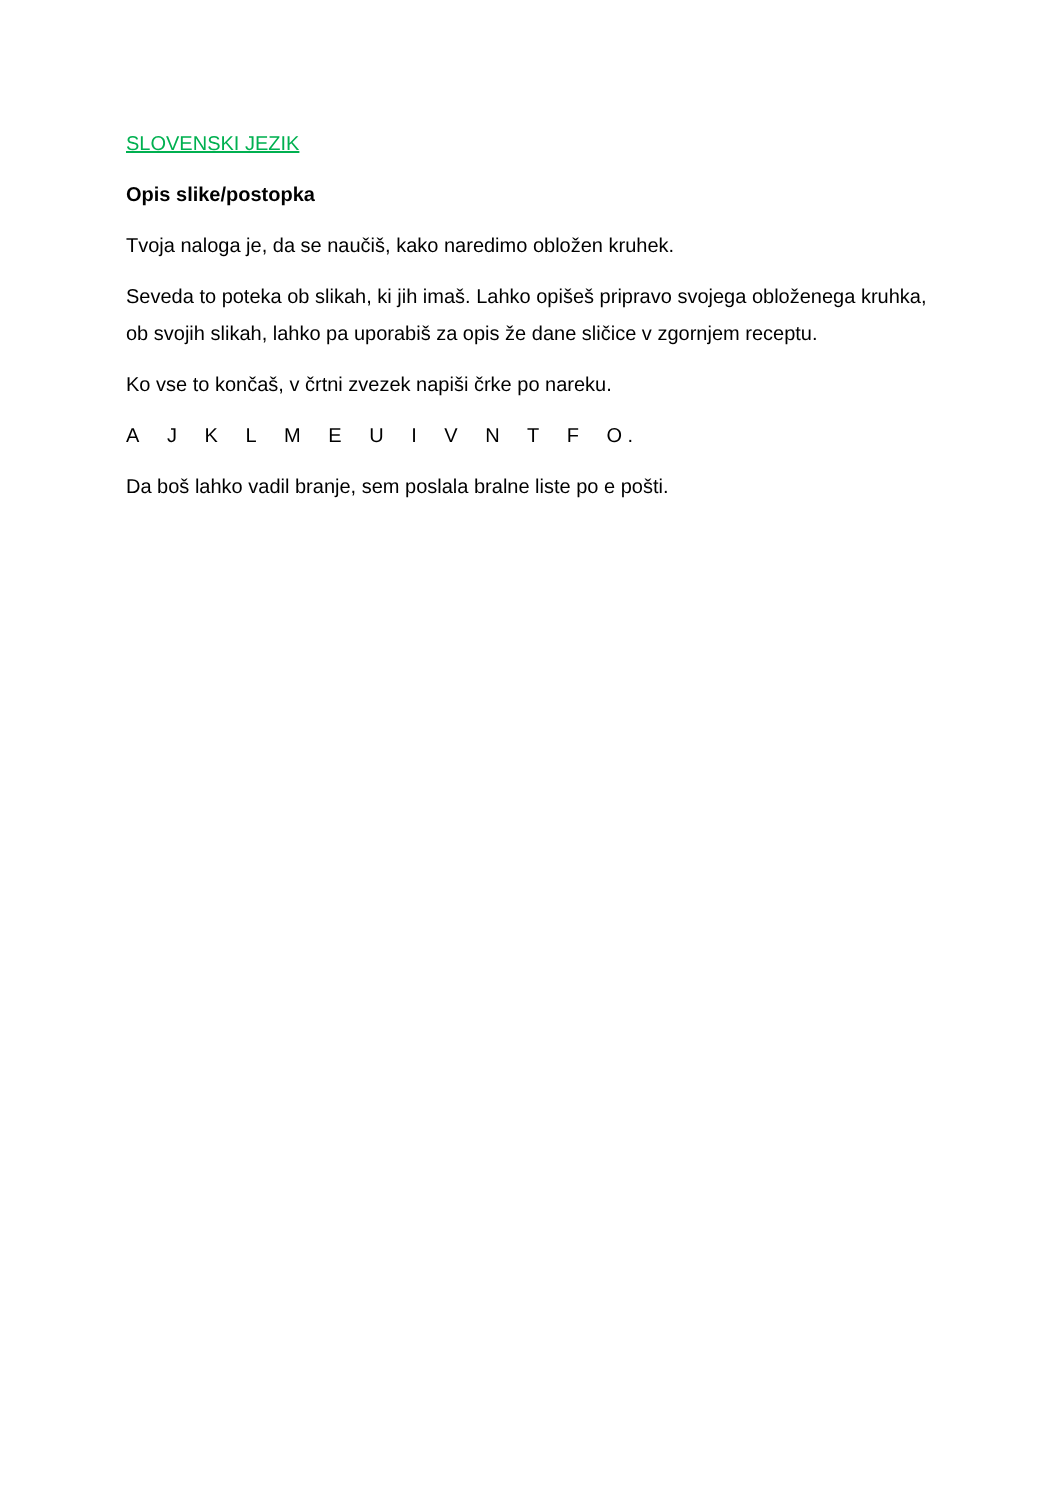SLOVENSKI JEZIK
Opis slike/postopka
Tvoja naloga je, da se naučiš, kako naredimo obložen kruhek.
Seveda to poteka ob slikah, ki jih imaš. Lahko opišeš pripravo svojega obloženega kruhka, ob svojih slikah, lahko pa uporabiš za opis že dane sličice v zgornjem receptu.
Ko vse to končaš, v črtni zvezek napiši črke po nareku.
A J K L M E U I V N T F O .
Da boš lahko vadil branje, sem poslala bralne liste po e pošti.